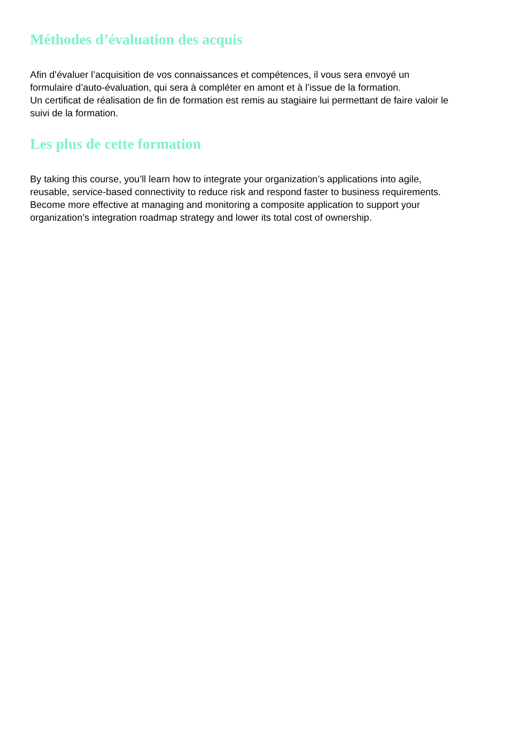Méthodes d’évaluation des acquis
Afin d’évaluer l’acquisition de vos connaissances et compétences, il vous sera envoyé un
formulaire d’auto-évaluation, qui sera à compléter en amont et à l’issue de la formation.
Un certificat de réalisation de fin de formation est remis au stagiaire lui permettant de faire valoir le
suivi de la formation.
Les plus de cette formation
By taking this course, you’ll learn how to integrate your organization’s applications into agile,
reusable, service-based connectivity to reduce risk and respond faster to business requirements.
Become more effective at managing and monitoring a composite application to support your
organization’s integration roadmap strategy and lower its total cost of ownership.